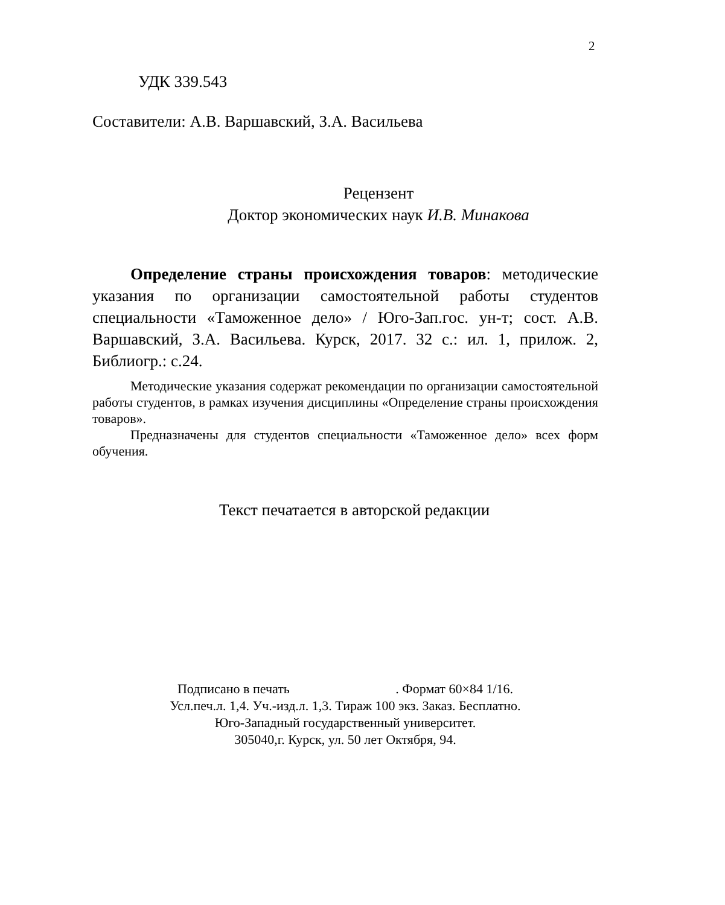2
УДК 339.543
Составители: А.В. Варшавский, З.А. Васильева
Рецензент
Доктор экономических наук И.В. Минакова
Определение страны происхождения товаров: методические указания по организации самостоятельной работы студентов специальности «Таможенное дело» / Юго-Зап.гос. ун-т; сост. А.В. Варшавский, З.А. Васильева. Курск, 2017. 32 с.: ил. 1, прилож. 2, Библиогр.: с.24.
Методические указания содержат рекомендации по организации самостоятельной работы студентов, в рамках изучения дисциплины «Определение страны происхождения товаров».
Предназначены для студентов специальности «Таможенное дело» всех форм обучения.
Текст печатается в авторской редакции
Подписано в печать . Формат 60×84 1/16.
Усл.печ.л. 1,4. Уч.-изд.л. 1,3. Тираж 100 экз. Заказ. Бесплатно.
Юго-Западный государственный университет.
305040,г. Курск, ул. 50 лет Октября, 94.